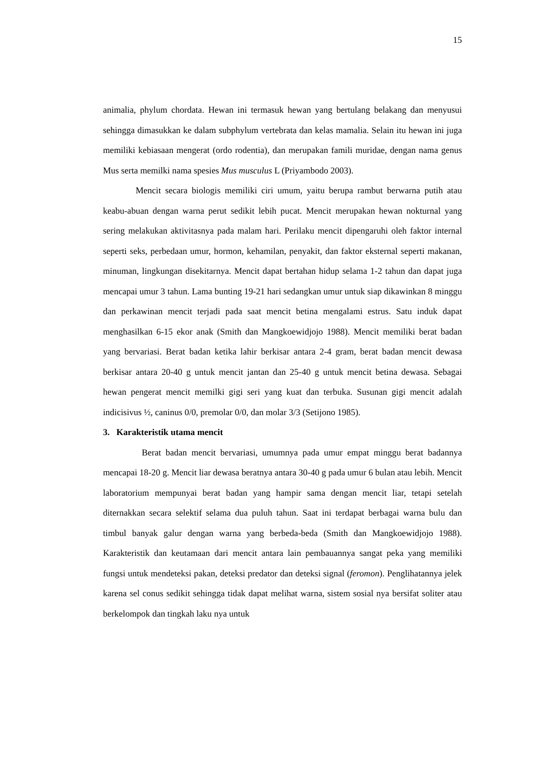15
animalia, phylum chordata. Hewan ini termasuk hewan yang bertulang belakang dan menyusui sehingga dimasukkan ke dalam subphylum vertebrata dan kelas mamalia. Selain itu hewan ini juga memiliki kebiasaan mengerat (ordo rodentia), dan merupakan famili muridae, dengan nama genus Mus serta memilki nama spesies Mus musculus L (Priyambodo 2003).
Mencit secara biologis memiliki ciri umum, yaitu berupa rambut berwarna putih atau keabu-abuan dengan warna perut sedikit lebih pucat. Mencit merupakan hewan nokturnal yang sering melakukan aktivitasnya pada malam hari. Perilaku mencit dipengaruhi oleh faktor internal seperti seks, perbedaan umur, hormon, kehamilan, penyakit, dan faktor eksternal seperti makanan, minuman, lingkungan disekitarnya. Mencit dapat bertahan hidup selama 1-2 tahun dan dapat juga mencapai umur 3 tahun. Lama bunting 19-21 hari sedangkan umur untuk siap dikawinkan 8 minggu dan perkawinan mencit terjadi pada saat mencit betina mengalami estrus. Satu induk dapat menghasilkan 6-15 ekor anak (Smith dan Mangkoewidjojo 1988). Mencit memiliki berat badan yang bervariasi. Berat badan ketika lahir berkisar antara 2-4 gram, berat badan mencit dewasa berkisar antara 20-40 g untuk mencit jantan dan 25-40 g untuk mencit betina dewasa. Sebagai hewan pengerat mencit memilki gigi seri yang kuat dan terbuka. Susunan gigi mencit adalah indicisivus ½, caninus 0/0, premolar 0/0, dan molar 3/3 (Setijono 1985).
3. Karakteristik utama mencit
Berat badan mencit bervariasi, umumnya pada umur empat minggu berat badannya mencapai 18-20 g. Mencit liar dewasa beratnya antara 30-40 g pada umur 6 bulan atau lebih. Mencit laboratorium mempunyai berat badan yang hampir sama dengan mencit liar, tetapi setelah diternakkan secara selektif selama dua puluh tahun. Saat ini terdapat berbagai warna bulu dan timbul banyak galur dengan warna yang berbeda-beda (Smith dan Mangkoewidjojo 1988). Karakteristik dan keutamaan dari mencit antara lain pembauannya sangat peka yang memiliki fungsi untuk mendeteksi pakan, deteksi predator dan deteksi signal (feromon). Penglihatannya jelek karena sel conus sedikit sehingga tidak dapat melihat warna, sistem sosial nya bersifat soliter atau berkelompok dan tingkah laku nya untuk